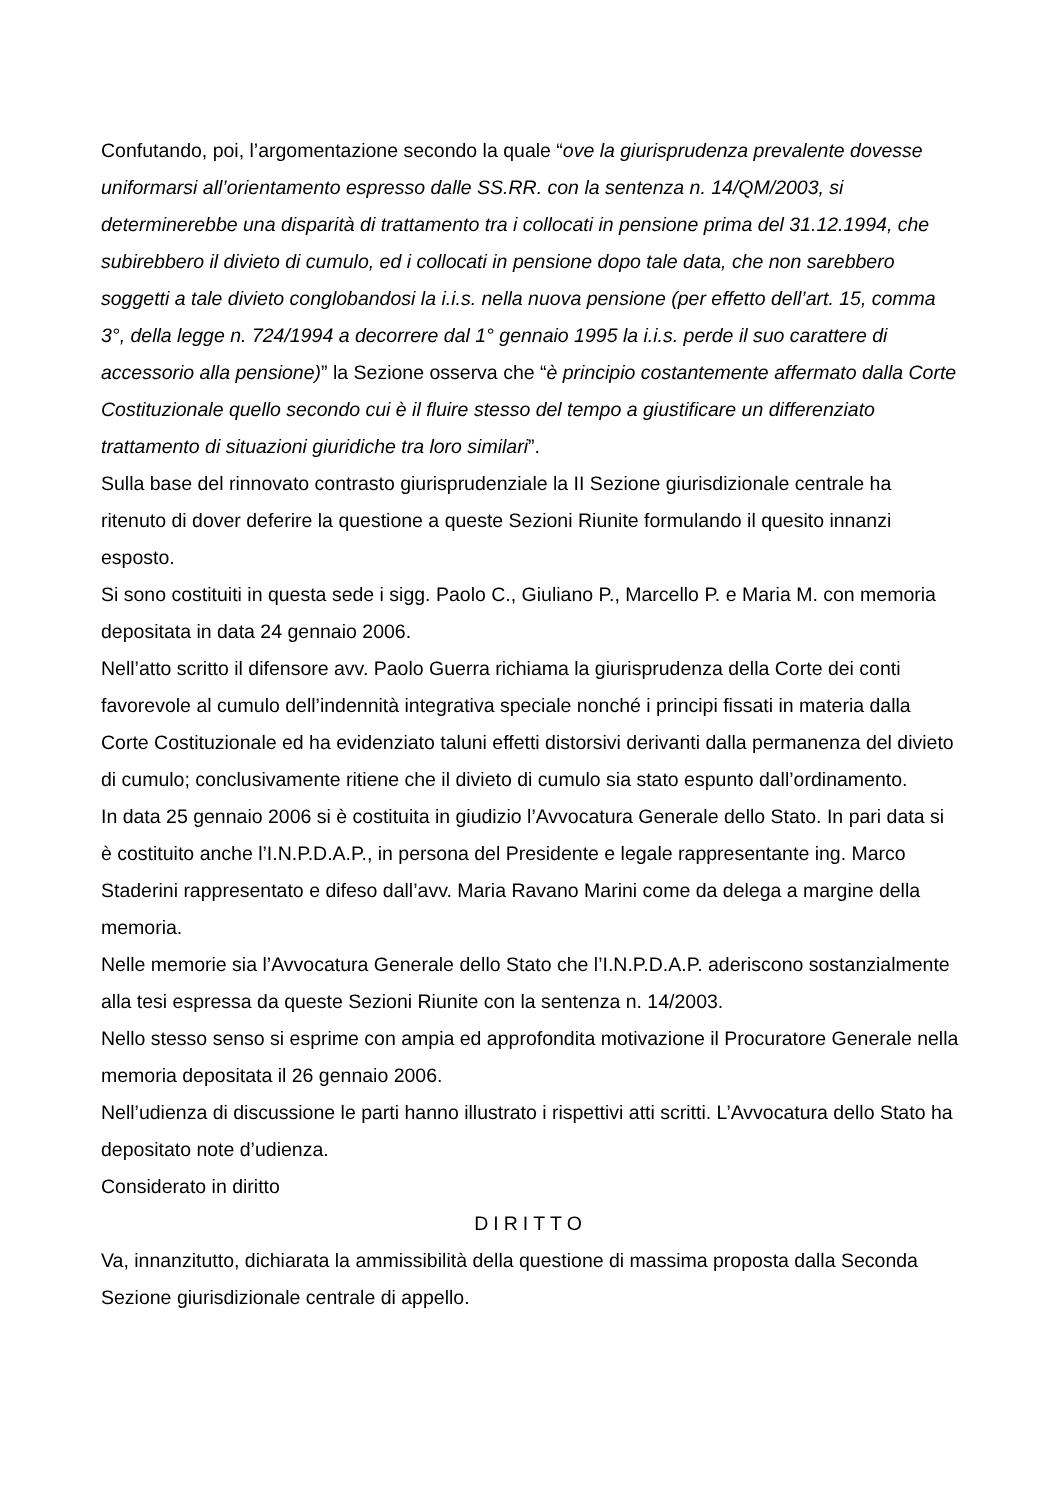Confutando, poi, l’argomentazione secondo la quale “ove la giurisprudenza prevalente dovesse uniformarsi all’orientamento espresso dalle SS.RR. con la sentenza n. 14/QM/2003, si determinerebbe una disparità di trattamento tra i collocati in pensione prima del 31.12.1994, che subirebbero il divieto di cumulo, ed i collocati in pensione dopo tale data, che non sarebbero soggetti a tale divieto conglobandosi la i.i.s. nella nuova pensione (per effetto dell’art. 15, comma 3°, della legge n. 724/1994 a decorrere dal 1° gennaio 1995 la i.i.s. perde il suo carattere di accessorio alla pensione)” la Sezione osserva che “è principio costantemente affermato dalla Corte Costituzionale quello secondo cui è il fluire stesso del tempo a giustificare un differenziato trattamento di situazioni giuridiche tra loro similari”.
Sulla base del rinnovato contrasto giurisprudenziale la II Sezione giurisdizionale centrale ha ritenuto di dover deferire la questione a queste Sezioni Riunite formulando il quesito innanzi esposto.
Si sono costituiti in questa sede i sigg. Paolo C., Giuliano P., Marcello P. e Maria M. con memoria depositata in data 24 gennaio 2006.
Nell’atto scritto il difensore avv. Paolo Guerra richiama la giurisprudenza della Corte dei conti favorevole al cumulo dell’indennità integrativa speciale nonché i principi fissati in materia dalla Corte Costituzionale ed ha evidenziato taluni effetti distorsivi derivanti dalla permanenza del divieto di cumulo; conclusivamente ritiene che il divieto di cumulo sia stato espunto dall’ordinamento.
In data 25 gennaio 2006 si è costituita in giudizio l’Avvocatura Generale dello Stato. In pari data si è costituito anche l’I.N.P.D.A.P., in persona del Presidente e legale rappresentante ing. Marco Staderini rappresentato e difeso dall’avv. Maria Ravano Marini come da delega a margine della memoria.
Nelle memorie sia l’Avvocatura Generale dello Stato che l’I.N.P.D.A.P. aderiscono sostanzialmente alla tesi espressa da queste Sezioni Riunite con la sentenza n. 14/2003.
Nello stesso senso si esprime con ampia ed approfondita motivazione il Procuratore Generale nella memoria depositata il 26 gennaio 2006.
Nell’udienza di discussione le parti hanno illustrato i rispettivi atti scritti. L’Avvocatura dello Stato ha depositato note d’udienza.
Considerato in diritto
DIRITTO
Va, innanzitutto, dichiarata la ammissibilità della questione di massima proposta dalla Seconda Sezione giurisdizionale centrale di appello.